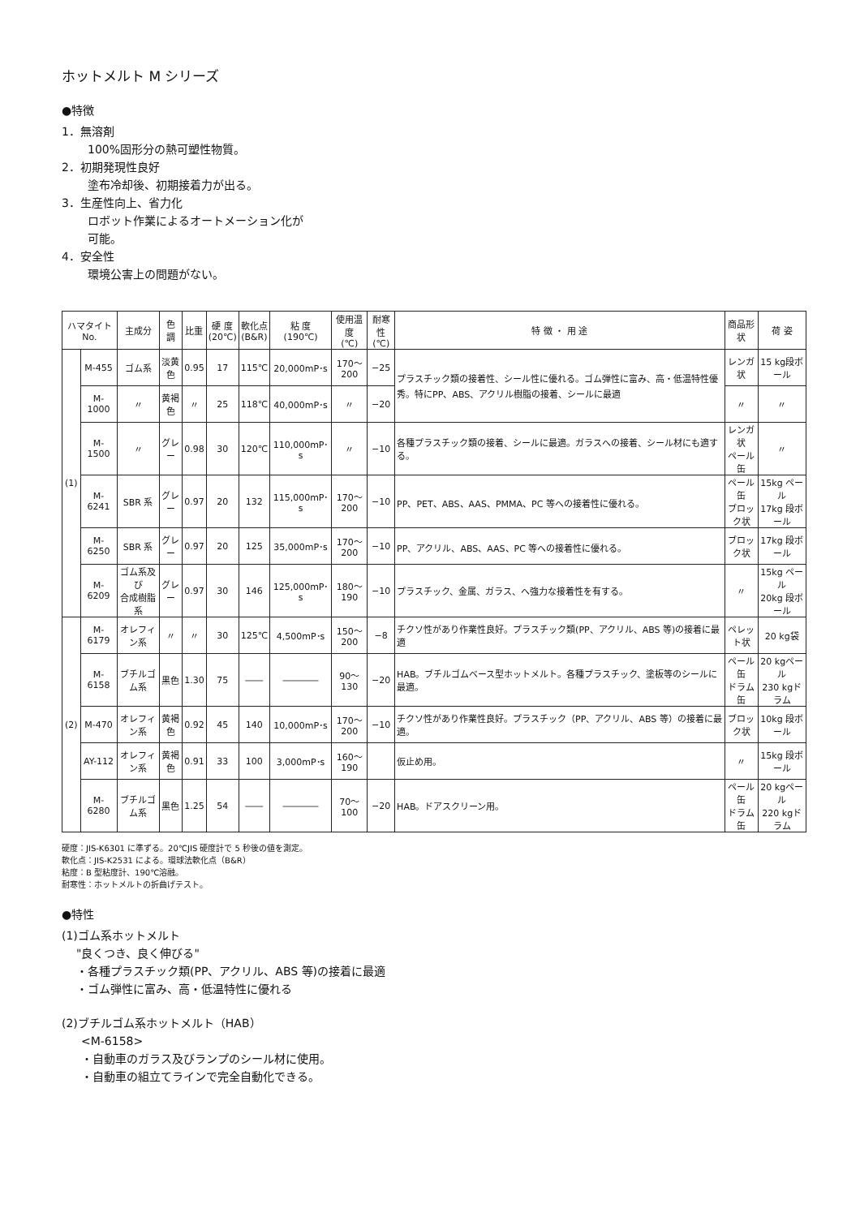ホットメルト M シリーズ
●特徴
1．無溶剤
100%固形分の熱可塑性物質。
2．初期発現性良好
塗布冷却後、初期接着力が出る。
3．生産性向上、省力化
ロボット作業によるオートメーション化が
可能。
4．安全性
環境公害上の問題がない。
| ハマタイトNo. | | 主成分 | 色 調 | 比重 | 硬 度 (20℃) | 軟化点 (B&R) | 粘 度 (190℃) | 使用温度 (℃) | 耐寒性 (℃) | 特 徴 ・ 用 途 | 商品形状 | 荷 姿 |
| --- | --- | --- | --- | --- | --- | --- | --- | --- | --- | --- | --- | --- |
| (1) | M-455 | ゴム系 | 淡黄色 | 0.95 | 17 | 115℃ | 20,000mP･s | 170～200 | −25 | プラスチック類の接着性、シール性に優れる。ゴム弾性に富み、高・低温特性優秀。特にPP、ABS、アクリル樹脂の接着、シールに最適 | レンガ状 | 15 kg段ボール |
| | M-1000 | 〃 | 黄褐色 | 〃 | 25 | 118℃ | 40,000mP･s | 〃 | −20 | | 〃 | 〃 |
| | M-1500 | 〃 | グレー | 0.98 | 30 | 120℃ | 110,000mP･s | 〃 | −10 | 各種プラスチック類の接着、シールに最適。ガラスへの接着、シール材にも適する。 | レンガ状 ペール缶 | 〃 |
| | M-6241 | SBR 系 | グレー | 0.97 | 20 | 132 | 115,000mP･s | 170～200 | −10 | PP、PET、ABS、AAS、PMMA、PC 等への接着性に優れる。 | ペール缶 ブロック状 | 15kg ペール 17kg 段ボール |
| | M-6250 | SBR 系 | グレー | 0.97 | 20 | 125 | 35,000mP･s | 170～200 | −10 | PP、アクリル、ABS、AAS、PC 等への接着性に優れる。 | ブロック状 | 17kg 段ボール |
| | M-6209 | ゴム系及び 合成樹脂系 | グレー | 0.97 | 30 | 146 | 125,000mP･s | 180～190 | −10 | プラスチック、金属、ガラス、へ強力な接着性を有する。 | 〃 | 15kg ペール 20kg 段ボール |
| (2) | M-6179 | オレフィン系 | 〃 | 〃 | 30 | 125℃ | 4,500mP･s | 150～200 | −8 | チクソ性があり作業性良好。プラスチック類(PP、アクリル、ABS 等)の接着に最適 | ペレット状 | 20 kg袋 |
| | M-6158 | ブチルゴム系 | 黒色 | 1.30 | 75 | ―― | ―――― | 90～130 | −20 | HAB。ブチルゴムベース型ホットメルト。各種プラスチック、塗板等のシールに最適。 | ペール缶 ドラム缶 | 20 kgペール 230 kgドラム |
| | M-470 | オレフィン系 | 黄褐色 | 0.92 | 45 | 140 | 10,000mP･s | 170～200 | −10 | チクソ性があり作業性良好。プラスチック（PP、アクリル、ABS 等）の接着に最適。 | ブロック状 | 10kg 段ボール |
| | AY-112 | オレフィン系 | 黄褐色 | 0.91 | 33 | 100 | 3,000mP･s | 160～190 | | 仮止め用。 | 〃 | 15kg 段ボール |
| | M-6280 | ブチルゴム系 | 黒色 | 1.25 | 54 | ―― | ―――― | 70～100 | −20 | HAB。ドアスクリーン用。 | ペール缶 ドラム缶 | 20 kgペール 220 kgドラム |
硬度：JIS-K6301 に準ずる。20℃JIS 硬度計で 5 秒後の値を測定。
軟化点：JIS-K2531 による。環球法軟化点（B&R）
粘度：B 型粘度計、190℃溶融。
耐寒性：ホットメルトの折曲げテスト。
●特性
(1)ゴム系ホットメルト
"良くつき、良く伸びる"
・各種プラスチック類(PP、アクリル、ABS 等)の接着に最適
・ゴム弾性に富み、高・低温特性に優れる
(2)ブチルゴム系ホットメルト（HAB）
<M-6158>
・自動車のガラス及びランプのシール材に使用。
・自動車の組立てラインで完全自動化できる。